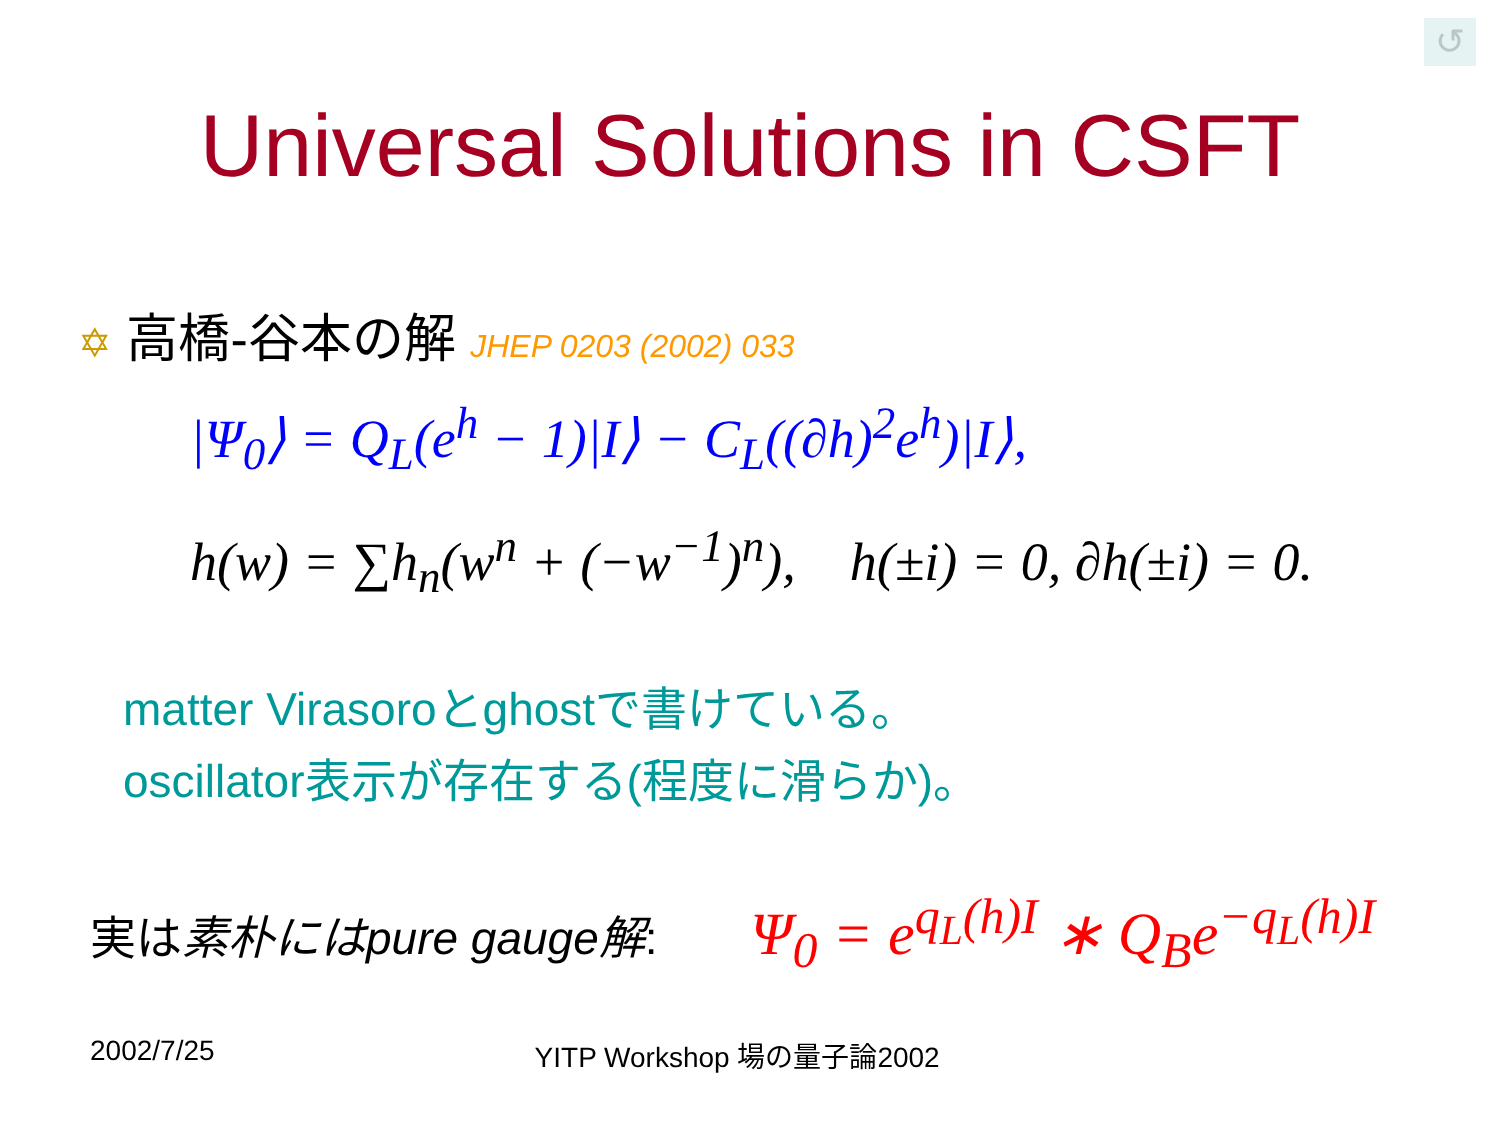↺
Universal Solutions in CSFT
✡ 高橋-谷本の解 JHEP 0203 (2002) 033
|Ψ<sub>0</sub>⟩ = Q<sub>L</sub>(e<sup>h</sup> − 1)|I⟩ − C<sub>L</sub>((∂h)<sup>2</sup>e<sup>h</sup>)|I⟩,
h(w) = ∑h<sub>n</sub>(w<sup>n</sup> + (−w<sup>−1</sup>)<sup>n</sup>), h(±i) = 0, ∂h(±i) = 0.
matter Virasoroとghostで書けている。
oscillator表示が存在する(程度に滑らか)。
実は素朴にはpure gauge解: Ψ<sub>0</sub> = e<sup>q<sub>L</sub>(h)I</sup> ∗ Q<sub>B</sub>e<sup>−q<sub>L</sub>(h)I</sup>
2002/7/25 YITP Workshop 場の量子論2002